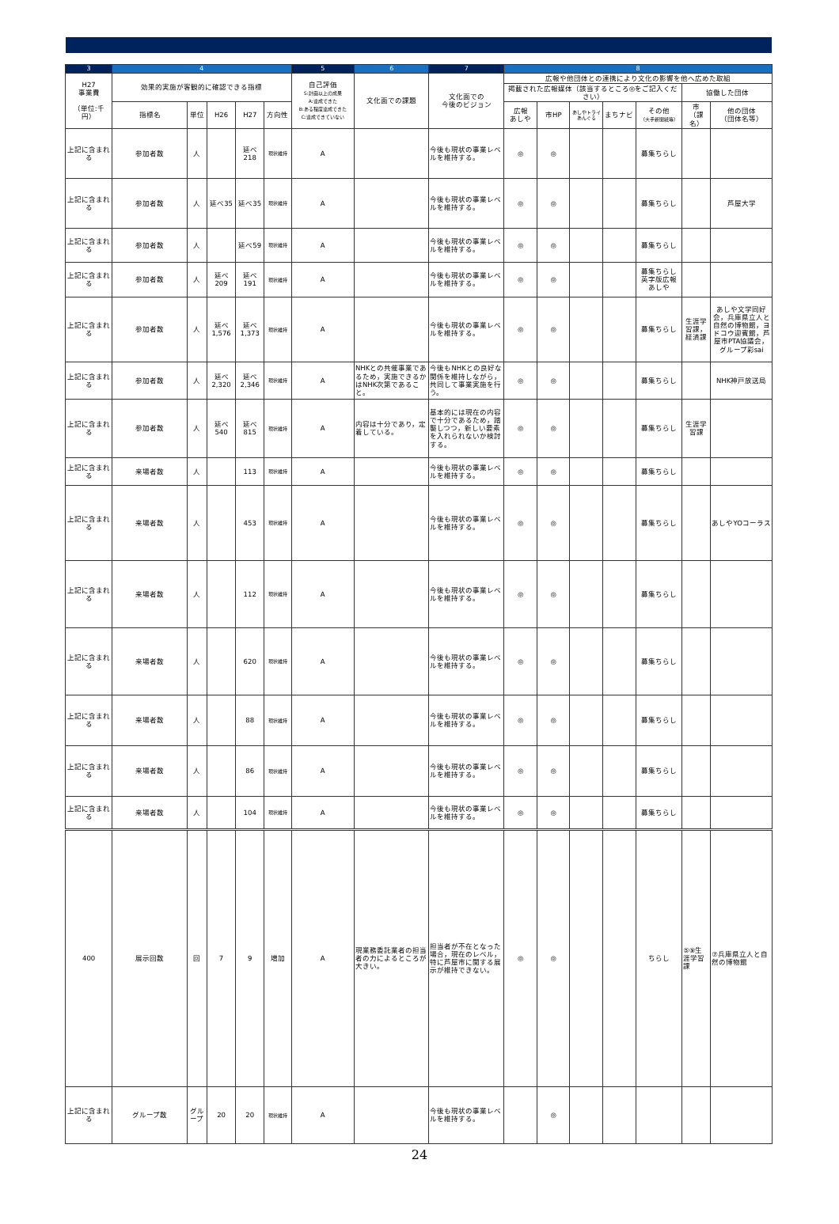| 3 | 4 | | | | | 5 | 6 | 7 | 8 | | | | | | |
| --- | --- | --- | --- | --- | --- | --- | --- | --- | --- | --- | --- | --- | --- | --- | --- |
| H27 事業費 （単位:千円） | 効果的実施が客観的に確認できる指標 | | | | | 自己評価 S:計画以上の成果 A:達成できた B:ある程度達成できた C:達成できていない | 文化面での課題 | 文化面での 今後のビジョン | 広報や他団体との連携により文化の影響を他へ広めた取組 | | | | | | |
| | | | | | | | | | 掲載された広報媒体（該当するところ◎をご記入ください） | | | | | 協働した団体 | |
| | 指標名 | 単位 | H26 | H27 | 方向性 | | | | 広報 あしや | 市HP | あしやトライあんぐる | まちナビ | その他 （大手新聞紙等） | 市 （課名） | 他の団体 （団体名等） |
| 上記に含まれる | 参加者数 | 人 | | 延べ 218 | 現状維持 | A | | 今後も現状の事業レベルを維持する。 | ◎ | ◎ | | | 募集ちらし | | |
| 上記に含まれる | 参加者数 | 人 | 延べ35 | 延べ35 | 現状維持 | A | | 今後も現状の事業レベルを維持する。 | ◎ | ◎ | | | 募集ちらし | | 芦屋大学 |
| 上記に含まれる | 参加者数 | 人 | | 延べ59 | 現状維持 | A | | 今後も現状の事業レベルを維持する。 | ◎ | ◎ | | | 募集ちらし | | |
| 上記に含まれる | 参加者数 | 人 | 延べ 209 | 延べ 191 | 現状維持 | A | | 今後も現状の事業レベルを維持する。 | ◎ | ◎ | | | 募集ちらし 英字版広報 あしや | | |
| 上記に含まれる | 参加者数 | 人 | 延べ 1,576 | 延べ 1,373 | 現状維持 | A | | 今後も現状の事業レベルを維持する。 | ◎ | ◎ | | | 募集ちらし | 生涯学習課，経済課 | あしや文学同好会，兵庫県立人と自然の博物館，ヨドコウ迎賓館，芦屋市PTA協議会，グループ彩sai |
| 上記に含まれる | 参加者数 | 人 | 延べ 2,320 | 延べ 2,346 | 現状維持 | A | NHKとの共催事業であるため，実施できるかはNHK次第であること。 | 今後もNHKとの良好な関係を維持しながら，共同して事業実施を行う。 | ◎ | ◎ | | | 募集ちらし | | NHK神戸放送局 |
| 上記に含まれる | 参加者数 | 人 | 延べ 540 | 延べ 815 | 現状維持 | A | 内容は十分であり，定着している。 | 基本的には現在の内容で十分であるため，踏襲しつつ，新しい要素を入れられないか検討する。 | ◎ | ◎ | | | 募集ちらし | 生涯学習課 | |
| 上記に含まれる | 来場者数 | 人 | | 113 | 現状維持 | A | | 今後も現状の事業レベルを維持する。 | ◎ | ◎ | | | 募集ちらし | | |
| 上記に含まれる | 来場者数 | 人 | | 453 | 現状維持 | A | | 今後も現状の事業レベルを維持する。 | ◎ | ◎ | | | 募集ちらし | | あしやYOコーラス |
| 上記に含まれる | 来場者数 | 人 | | 112 | 現状維持 | A | | 今後も現状の事業レベルを維持する。 | ◎ | ◎ | | | 募集ちらし | | |
| 上記に含まれる | 来場者数 | 人 | | 620 | 現状維持 | A | | 今後も現状の事業レベルを維持する。 | ◎ | ◎ | | | 募集ちらし | | |
| 上記に含まれる | 来場者数 | 人 | | 88 | 現状維持 | A | | 今後も現状の事業レベルを維持する。 | ◎ | ◎ | | | 募集ちらし | | |
| 上記に含まれる | 来場者数 | 人 | | 86 | 現状維持 | A | | 今後も現状の事業レベルを維持する。 | ◎ | ◎ | | | 募集ちらし | | |
| 上記に含まれる | 来場者数 | 人 | | 104 | 現状維持 | A | | 今後も現状の事業レベルを維持する。 | ◎ | ◎ | | | 募集ちらし | | |
| 400 | 展示回数 | 回 | 7 | 9 | 増加 | A | 現業務委託業者の担当者の力によるところが大きい。 | 担当者が不在となった場合，現在のレベル，特に芦屋市に関する展示が維持できない。 | ◎ | ◎ | | | ちらし | ⑤⑨生涯学習課 | ⑦兵庫県立人と自然の博物館 |
| 上記に含まれる | グループ数 | グループ | 20 | 20 | 現状維持 | A | | 今後も現状の事業レベルを維持する。 | | ◎ | | | | | |
24